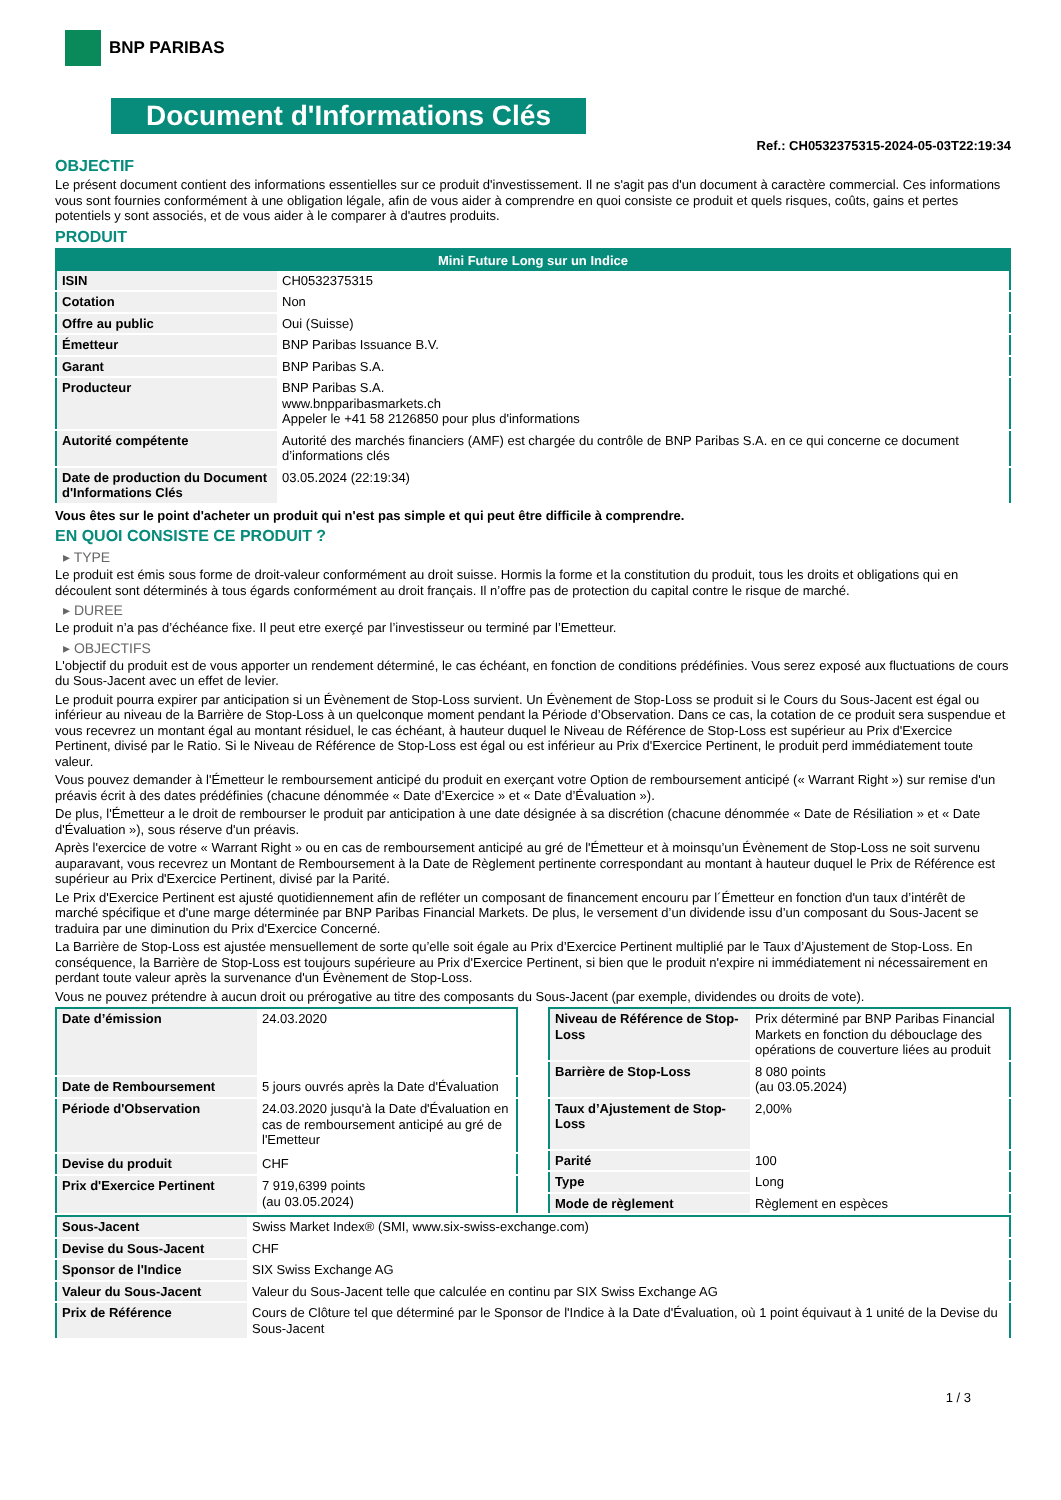BNP PARIBAS
Document d'Informations Clés
Ref.: CH0532375315-2024-05-03T22:19:34
OBJECTIF
Le présent document contient des informations essentielles sur ce produit d'investissement. Il ne s'agit pas d'un document à caractère commercial. Ces informations vous sont fournies conformément à une obligation légale, afin de vous aider à comprendre en quoi consiste ce produit et quels risques, coûts, gains et pertes potentiels y sont associés, et de vous aider à le comparer à d'autres produits.
PRODUIT
| Mini Future Long sur un Indice | |
| --- | --- |
| ISIN | CH0532375315 |
| Cotation | Non |
| Offre au public | Oui (Suisse) |
| Émetteur | BNP Paribas Issuance B.V. |
| Garant | BNP Paribas S.A. |
| Producteur | BNP Paribas S.A. www.bnpparibasmarkets.ch Appeler le +41 58 2126850 pour plus d'informations |
| Autorité compétente | Autorité des marchés financiers (AMF) est chargée du contrôle de BNP Paribas S.A. en ce qui concerne ce document d’informations clés |
| Date de production du Document d'Informations Clés | 03.05.2024 (22:19:34) |
Vous êtes sur le point d'acheter un produit qui n'est pas simple et qui peut être difficile à comprendre.
EN QUOI CONSISTE CE PRODUIT ?
▸ TYPE
Le produit est émis sous forme de droit-valeur conformément au droit suisse. Hormis la forme et la constitution du produit, tous les droits et obligations qui en découlent sont déterminés à tous égards conformément au droit français. Il n’offre pas de protection du capital contre le risque de marché.
▸ DUREE
Le produit n’a pas d’échéance fixe. Il peut etre exerçé par l’investisseur ou terminé par l’Emetteur.
▸ OBJECTIFS
L'objectif du produit est de vous apporter un rendement déterminé, le cas échéant, en fonction de conditions prédéfinies. Vous serez exposé aux fluctuations de cours du Sous-Jacent avec un effet de levier.
Le produit pourra expirer par anticipation si un Évènement de Stop-Loss survient. Un Évènement de Stop-Loss se produit si le Cours du Sous-Jacent est égal ou inférieur au niveau de la Barrière de Stop-Loss à un quelconque moment pendant la Période d’Observation. Dans ce cas, la cotation de ce produit sera suspendue et vous recevrez un montant égal au montant résiduel, le cas échéant, à hauteur duquel le Niveau de Référence de Stop-Loss est supérieur au Prix d'Exercice Pertinent, divisé par le Ratio. Si le Niveau de Référence de Stop-Loss est égal ou est inférieur au Prix d'Exercice Pertinent, le produit perd immédiatement toute valeur.
Vous pouvez demander à l'Émetteur le remboursement anticipé du produit en exerçant votre Option de remboursement anticipé (« Warrant Right ») sur remise d'un préavis écrit à des dates prédéfinies (chacune dénommée « Date d’Exercice » et « Date d’Évaluation »).
De plus, l'Émetteur a le droit de rembourser le produit par anticipation à une date désignée à sa discrétion (chacune dénommée « Date de Résiliation » et « Date d'Évaluation »), sous réserve d'un préavis.
Après l'exercice de votre « Warrant Right » ou en cas de remboursement anticipé au gré de l'Émetteur et à moinsqu’un Évènement de Stop-Loss ne soit survenu auparavant, vous recevrez un Montant de Remboursement à la Date de Règlement pertinente correspondant au montant à hauteur duquel le Prix de Référence est supérieur au Prix d'Exercice Pertinent, divisé par la Parité.
Le Prix d'Exercice Pertinent est ajusté quotidiennement afin de refléter un composant de financement encouru par l´Émetteur en fonction d'un taux d’intérêt de marché spécifique et d'une marge déterminée par BNP Paribas Financial Markets. De plus, le versement d’un dividende issu d’un composant du Sous-Jacent se traduira par une diminution du Prix d'Exercice Concerné.
La Barrière de Stop-Loss est ajustée mensuellement de sorte qu’elle soit égale au Prix d’Exercice Pertinent multiplié par le Taux d’Ajustement de Stop-Loss. En conséquence, la Barrière de Stop-Loss est toujours supérieure au Prix d'Exercice Pertinent, si bien que le produit n'expire ni immédiatement ni nécessairement en perdant toute valeur après la survenance d'un Évènement de Stop-Loss.
Vous ne pouvez prétendre à aucun droit ou prérogative au titre des composants du Sous-Jacent (par exemple, dividendes ou droits de vote).
| Date d’émission | 24.03.2020 |
| Date de Remboursement | 5 jours ouvrés après la Date d'Évaluation |
| Période d'Observation | 24.03.2020 jusqu'à la Date d'Évaluation en cas de remboursement anticipé au gré de l'Emetteur |
| Devise du produit | CHF |
| Prix d'Exercice Pertinent | 7 919,6399 points (au 03.05.2024) |
| Niveau de Référence de Stop-Loss | Prix déterminé par BNP Paribas Financial Markets en fonction du débouclage des opérations de couverture liées au produit |
| Barrière de Stop-Loss | 8 080 points (au 03.05.2024) |
| Taux d’Ajustement de Stop-Loss | 2,00% |
| Parité | 100 |
| Type | Long |
| Mode de règlement | Règlement en espèces |
| Sous-Jacent | Swiss Market Index® (SMI, www.six-swiss-exchange.com) |
| Devise du Sous-Jacent | CHF |
| Sponsor de l'Indice | SIX Swiss Exchange AG |
| Valeur du Sous-Jacent | Valeur du Sous-Jacent telle que calculée en continu par SIX Swiss Exchange AG |
| Prix de Référence | Cours de Clôture tel que déterminé par le Sponsor de l'Indice à la Date d'Évaluation, où 1 point équivaut à 1 unité de la Devise du Sous-Jacent |
1 / 3